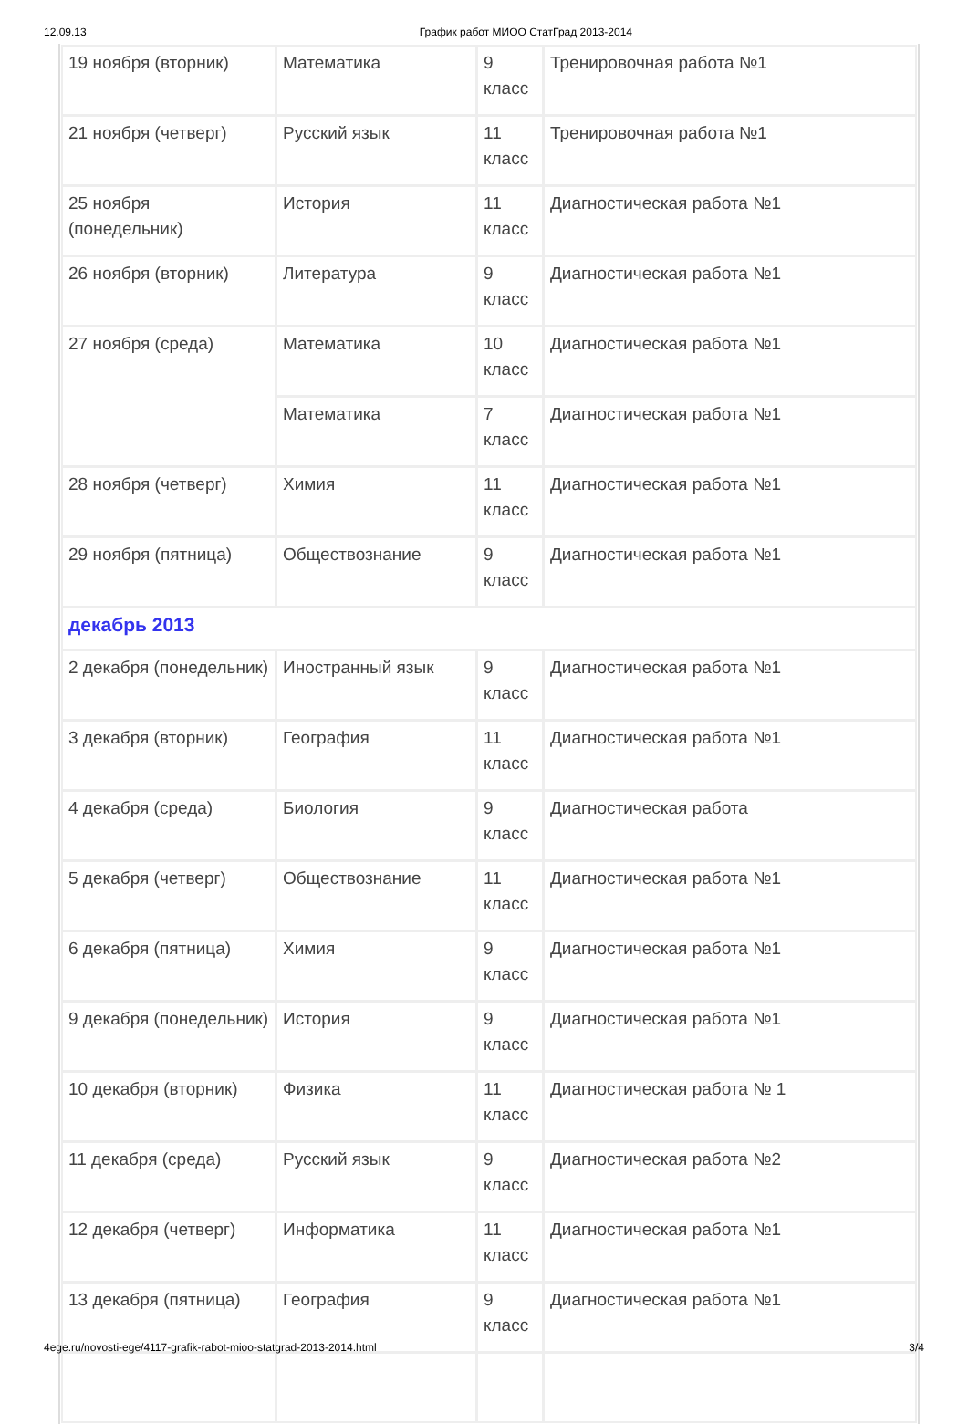12.09.13 График работ МИОО СтатГрад 2013-2014
| 19 ноября (вторник) | Математика | 9 класс | Тренировочная работа №1 |
| 21 ноября (четверг) | Русский язык | 11 класс | Тренировочная работа №1 |
| 25 ноября (понедельник) | История | 11 класс | Диагностическая работа №1 |
| 26 ноября (вторник) | Литература | 9 класс | Диагностическая работа №1 |
| 27 ноября (среда) | Математика | 10 класс | Диагностическая работа №1 |
| | Математика | 7 класс | Диагностическая работа №1 |
| 28 ноября (четверг) | Химия | 11 класс | Диагностическая работа №1 |
| 29 ноября (пятница) | Обществознание | 9 класс | Диагностическая работа №1 |
| декабрь 2013 | | | |
| 2 декабря (понедельник) | Иностранный язык | 9 класс | Диагностическая работа №1 |
| 3 декабря (вторник) | География | 11 класс | Диагностическая работа №1 |
| 4 декабря (среда) | Биология | 9 класс | Диагностическая работа |
| 5 декабря (четверг) | Обществознание | 11 класс | Диагностическая работа №1 |
| 6 декабря (пятница) | Химия | 9 класс | Диагностическая работа №1 |
| 9 декабря (понедельник) | История | 9 класс | Диагностическая работа №1 |
| 10 декабря (вторник) | Физика | 11 класс | Диагностическая работа № 1 |
| 11 декабря (среда) | Русский язык | 9 класс | Диагностическая работа №2 |
| 12 декабря (четверг) | Информатика | 11 класс | Диагностическая работа №1 |
| 13 декабря (пятница) | География | 9 класс | Диагностическая работа №1 |
4ege.ru/novosti-ege/4117-grafik-rabot-mioo-statgrad-2013-2014.html 3/4